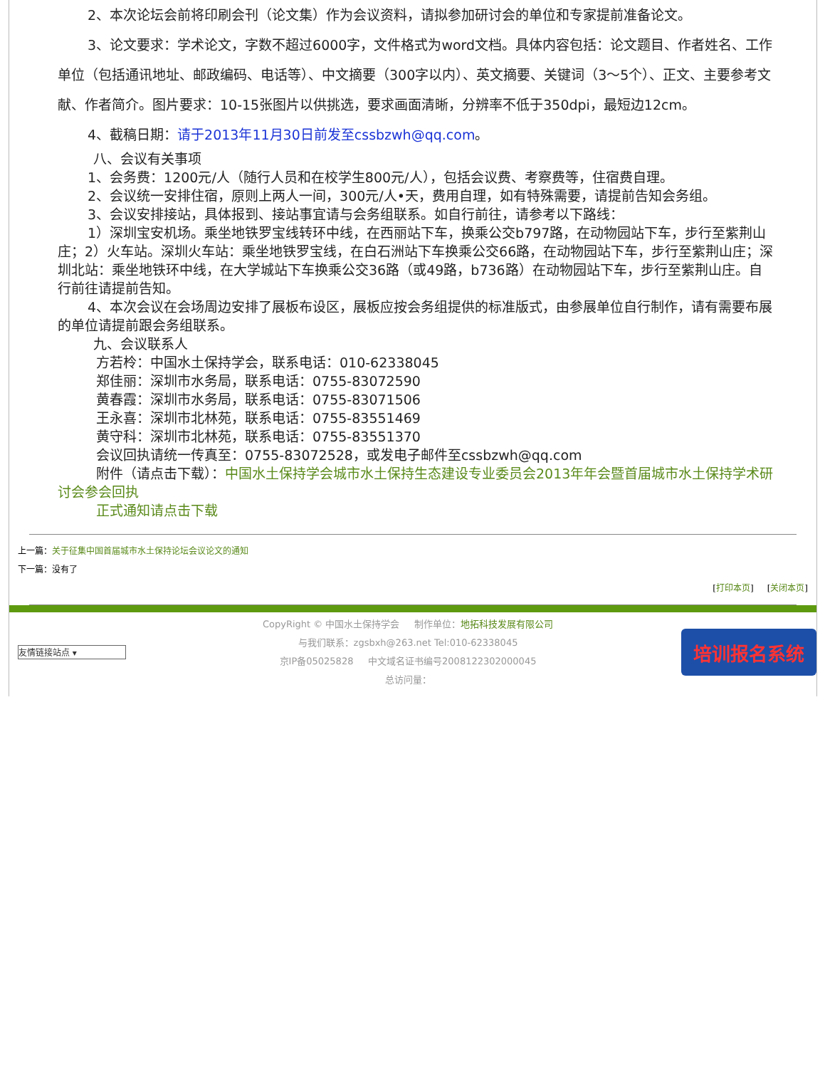2、本次论坛会前将印刷会刊（论文集）作为会议资料，请拟参加研讨会的单位和专家提前准备论文。
3、论文要求：学术论文，字数不超过6000字，文件格式为word文档。具体内容包括：论文题目、作者姓名、工作单位（包括通讯地址、邮政编码、电话等）、中文摘要（300字以内）、英文摘要、关键词（3～5个）、正文、主要参考文献、作者简介。图片要求：10-15张图片以供挑选，要求画面清晰，分辨率不低于350dpi，最短边12cm。
4、截稿日期：请于2013年11月30日前发至cssbzwh@qq.com。
八、会议有关事项
1、会务费：1200元/人（随行人员和在校学生800元/人），包括会议费、考察费等，住宿费自理。
2、会议统一安排住宿，原则上两人一间，300元/人•天，费用自理，如有特殊需要，请提前告知会务组。
3、会议安排接站，具体报到、接站事宜请与会务组联系。如自行前往，请参考以下路线：
1）深圳宝安机场。乘坐地铁罗宝线转环中线，在西丽站下车，换乘公交b797路，在动物园站下车，步行至紫荆山庄；2）火车站。深圳火车站：乘坐地铁罗宝线，在白石洲站下车换乘公交66路，在动物园站下车，步行至紫荆山庄；深圳北站：乘坐地铁环中线，在大学城站下车换乘公交36路（或49路，b736路）在动物园站下车，步行至紫荆山庄。自行前往请提前告知。
4、本次会议在会场周边安排了展板布设区，展板应按会务组提供的标准版式，由参展单位自行制作，请有需要布展的单位请提前跟会务组联系。
九、会议联系人
方若柃：中国水土保持学会，联系电话：010-62338045
郑佳丽：深圳市水务局，联系电话：0755-83072590
黄春霞：深圳市水务局，联系电话：0755-83071506
王永喜：深圳市北林苑，联系电话：0755-83551469
黄守科：深圳市北林苑，联系电话：0755-83551370
会议回执请统一传真至：0755-83072528，或发电子邮件至cssbzwh@qq.com
附件（请点击下载）：中国水土保持学会城市水土保持生态建设专业委员会2013年年会暨首届城市水土保持学术研讨会参会回执
正式通知请点击下载
上一篇：关于征集中国首届城市水土保持论坛会议论文的通知
下一篇：没有了
[打印本页] [关闭本页]
友情链接站点 ▾
CopyRight © 中国水土保持学会 制作单位：地拓科技发展有限公司
与我们联系：zgsbxh@263.net Tel:010-62338045
京IP备05025828 中文域名证书编号2008122302000045
总访问量：
培训报名系统